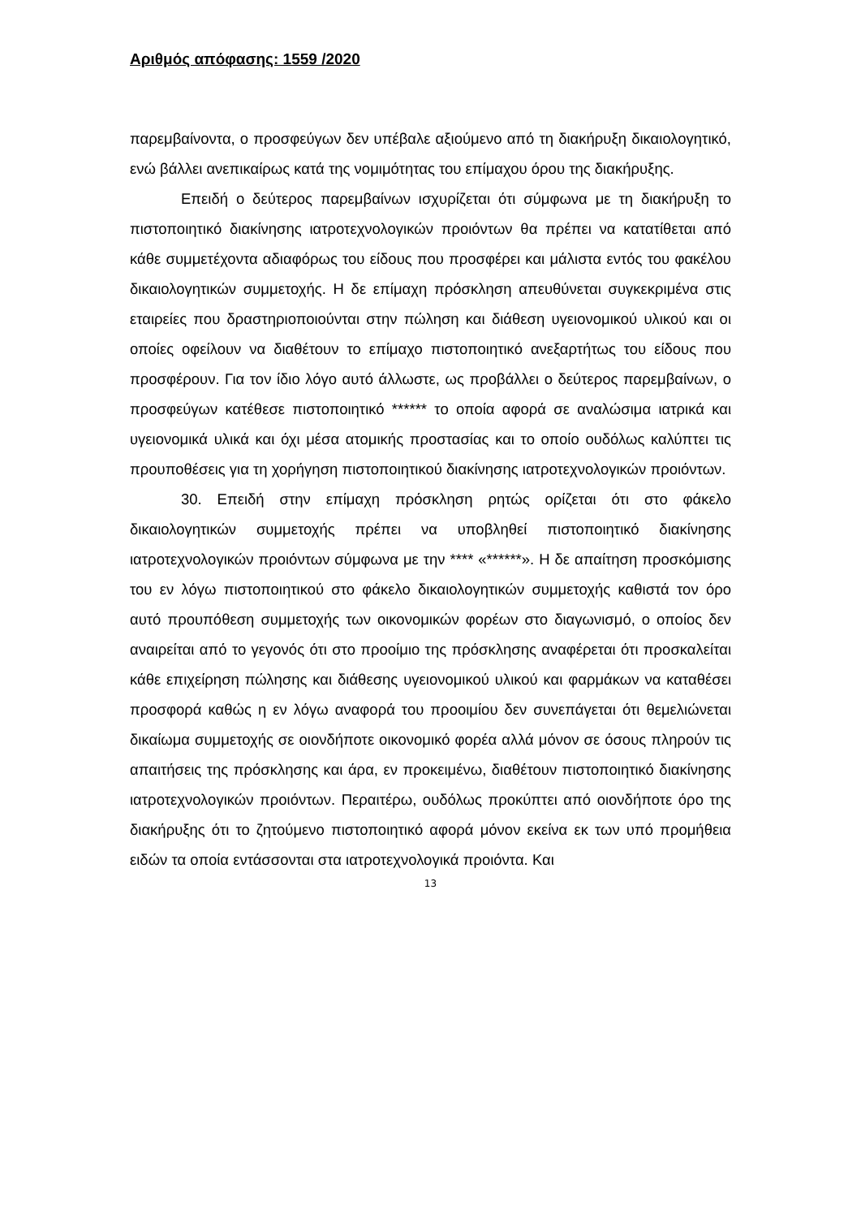Αριθμός απόφασης: 1559 /2020
παρεμβαίνοντα, ο προσφεύγων δεν υπέβαλε αξιούμενο από τη διακήρυξη δικαιολογητικό, ενώ βάλλει ανεπικαίρως κατά της νομιμότητας του επίμαχου όρου της διακήρυξης.
Επειδή ο δεύτερος παρεμβαίνων ισχυρίζεται ότι σύμφωνα με τη διακήρυξη το πιστοποιητικό διακίνησης ιατροτεχνολογικών προιόντων θα πρέπει να κατατίθεται από κάθε συμμετέχοντα αδιαφόρως του είδους που προσφέρει και μάλιστα εντός του φακέλου δικαιολογητικών συμμετοχής. Η δε επίμαχη πρόσκληση απευθύνεται συγκεκριμένα στις εταιρείες που δραστηριοποιούνται στην πώληση και διάθεση υγειονομικού υλικού και οι οποίες οφείλουν να διαθέτουν το επίμαχο πιστοποιητικό ανεξαρτήτως του είδους που προσφέρουν. Για τον ίδιο λόγο αυτό άλλωστε, ως προβάλλει ο δεύτερος παρεμβαίνων, ο προσφεύγων κατέθεσε πιστοποιητικό ****** το οποία αφορά σε αναλώσιμα ιατρικά και υγειονομικά υλικά και όχι μέσα ατομικής προστασίας και το οποίο ουδόλως καλύπτει τις προυποθέσεις για τη χορήγηση πιστοποιητικού διακίνησης ιατροτεχνολογικών προιόντων.
30. Επειδή στην επίμαχη πρόσκληση ρητώς ορίζεται ότι στο φάκελο δικαιολογητικών συμμετοχής πρέπει να υποβληθεί πιστοποιητικό διακίνησης ιατροτεχνολογικών προιόντων σύμφωνα με την **** «******». Η δε απαίτηση προσκόμισης του εν λόγω πιστοποιητικού στο φάκελο δικαιολογητικών συμμετοχής καθιστά τον όρο αυτό προυπόθεση συμμετοχής των οικονομικών φορέων στο διαγωνισμό, ο οποίος δεν αναιρείται από το γεγονός ότι στο προοίμιο της πρόσκλησης αναφέρεται ότι προσκαλείται κάθε επιχείρηση πώλησης και διάθεσης υγειονομικού υλικού και φαρμάκων να καταθέσει προσφορά καθώς η εν λόγω αναφορά του προοιμίου δεν συνεπάγεται ότι θεμελιώνεται δικαίωμα συμμετοχής σε οιονδήποτε οικονομικό φορέα αλλά μόνον σε όσους πληρούν τις απαιτήσεις της πρόσκλησης και άρα, εν προκειμένω, διαθέτουν πιστοποιητικό διακίνησης ιατροτεχνολογικών προιόντων. Περαιτέρω, ουδόλως προκύπτει από οιονδήποτε όρο της διακήρυξης ότι το ζητούμενο πιστοποιητικό αφορά μόνον εκείνα εκ των υπό προμήθεια ειδών τα οποία εντάσσονται στα ιατροτεχνολογικά προιόντα. Και
13